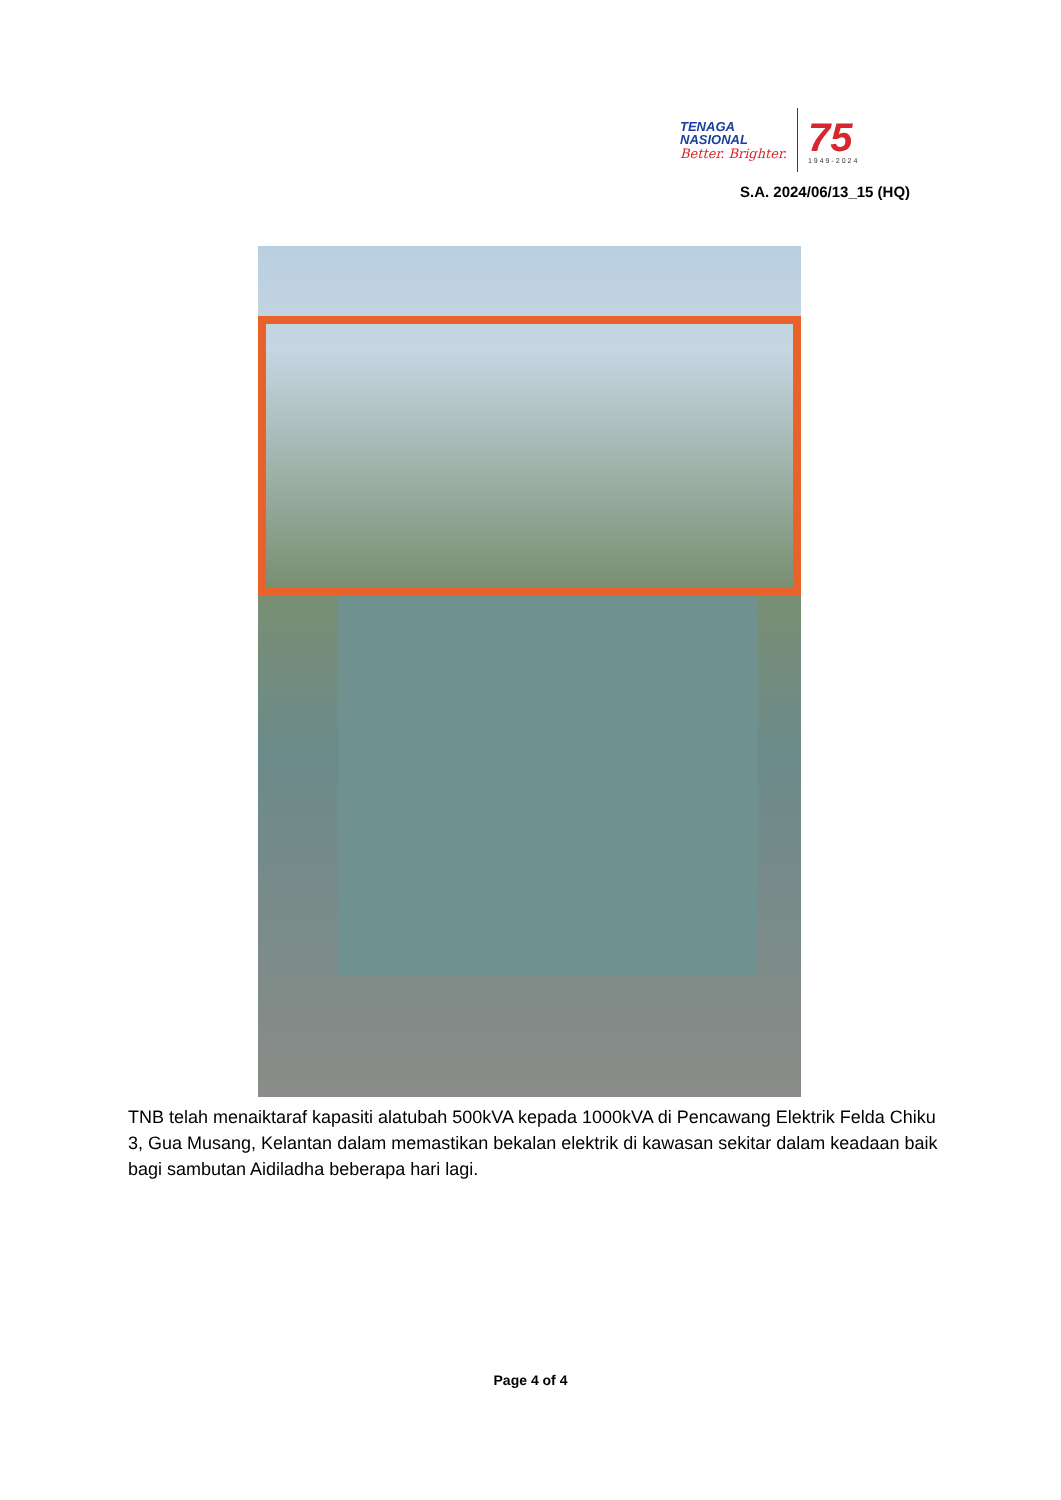TENAGA
NASIONAL
Better. Brighter.
75
1949-2024
S.A. 2024/06/13_15 (HQ)
TNB telah menaiktaraf kapasiti alatubah 500kVA kepada 1000kVA di Pencawang Elektrik Felda Chiku 3, Gua Musang, Kelantan dalam memastikan bekalan elektrik di kawasan sekitar dalam keadaan baik bagi sambutan Aidiladha beberapa hari lagi.
Page 4 of 4